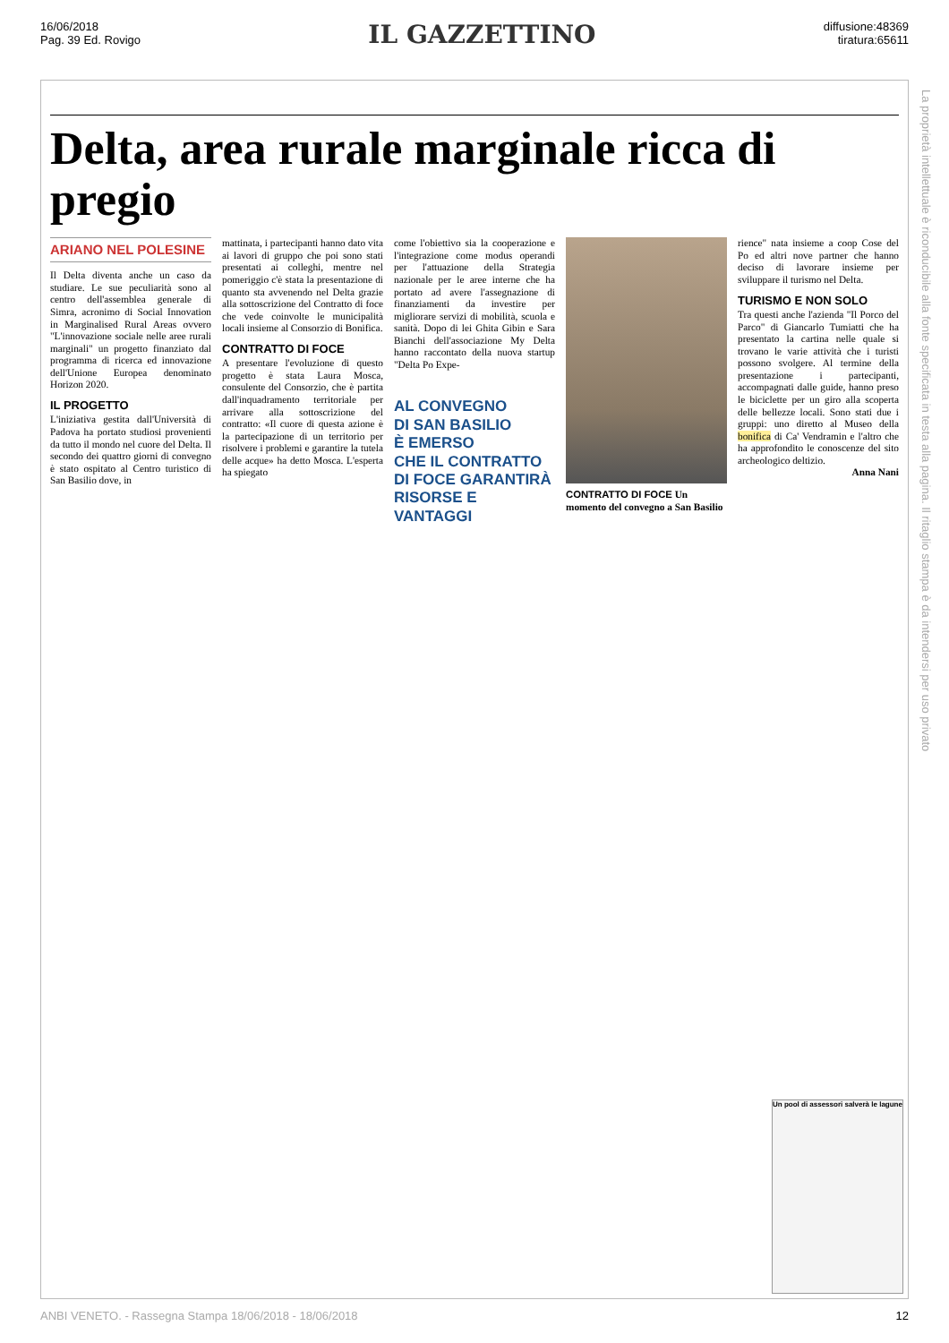16/06/2018
Pag. 39 Ed. Rovigo
IL GAZZETTINO
diffusione:48369
tiratura:65611
Delta, area rurale marginale ricca di pregio
ARIANO NEL POLESINE
Il Delta diventa anche un caso da studiare. Le sue peculiarità sono al centro dell'assemblea generale di Simra, acronimo di Social Innovation in Marginalised Rural Areas ovvero "L'innovazione sociale nelle aree rurali marginali" un progetto finanziato dal programma di ricerca ed innovazione dell'Unione Europea denominato Horizon 2020.
IL PROGETTO
L'iniziativa gestita dall'Università di Padova ha portato studiosi provenienti da tutto il mondo nel cuore del Delta. Il secondo dei quattro giorni di convegno è stato ospitato al Centro turistico di San Basilio dove, in
mattinata, i partecipanti hanno dato vita ai lavori di gruppo che poi sono stati presentati ai colleghi, mentre nel pomeriggio c'è stata la presentazione di quanto sta avvenendo nel Delta grazie alla sottoscrizione del Contratto di foce che vede coinvolte le municipalità locali insieme al Consorzio di Bonifica.
CONTRATTO DI FOCE
A presentare l'evoluzione di questo progetto è stata Laura Mosca, consulente del Consorzio, che è partita dall'inquadramento territoriale per arrivare alla sottoscrizione del contratto: «Il cuore di questa azione è la partecipazione di un territorio per risolvere i problemi e garantire la tutela delle acque» ha detto Mosca. L'esperta ha spiegato
come l'obiettivo sia la cooperazione e l'integrazione come modus operandi per l'attuazione della Strategia nazionale per le aree interne che ha portato ad avere l'assegnazione di finanziamenti da investire per migliorare servizi di mobilità, scuola e sanità. Dopo di lei Ghita Gibin e Sara Bianchi dell'associazione My Delta hanno raccontato della nuova startup "Delta Po Expe-
AL CONVEGNO
DI SAN BASILIO
È EMERSO
CHE IL CONTRATTO
DI FOCE GARANTIRÀ
RISORSE E VANTAGGI
CONTRATTO DI FOCE Un momento del convegno a San Basilio
rience" nata insieme a coop Cose del Po ed altri nove partner che hanno deciso di lavorare insieme per sviluppare il turismo nel Delta.
TURISMO E NON SOLO
Tra questi anche l'azienda "Il Porco del Parco" di Giancarlo Tumiatti che ha presentato la cartina nelle quale si trovano le varie attività che i turisti possono svolgere. Al termine della presentazione i partecipanti, accompagnati dalle guide, hanno preso le biciclette per un giro alla scoperta delle bellezze locali. Sono stati due i gruppi: uno diretto al Museo della bonifica di Ca' Vendramin e l'altro che ha approfondito le conoscenze del sito archeologico deltizio.
Anna Nani
Un pool di assessori salverà le lagune
La proprietà intellettuale è riconducibile alla fonte specificata in testa alla pagina. Il ritaglio stampa è da intendersi per uso privato
ANBI VENETO. - Rassegna Stampa 18/06/2018 - 18/06/2018 12